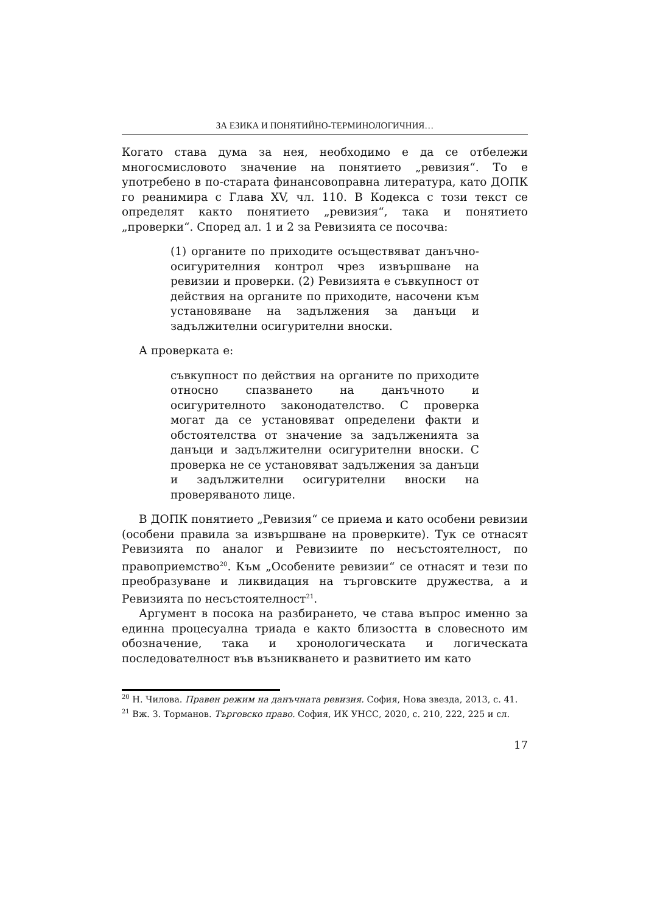ЗА ЕЗИКА И ПОНЯТИЙНО-ТЕРМИНОЛОГИЧНИЯ…
Когато става дума за нея, необходимо е да се отбележи многосмисловото значение на понятието „ревизия“. То е употребено в по-старата финансовоправна литература, като ДОПК го реанимира с Глава XV, чл. 110. В Кодекса с този текст се определят както понятието „ревизия“, така и понятието „проверки“. Според ал. 1 и 2 за Ревизията се посочва:
(1) органите по приходите осъществяват данъчно-осигурителния контрол чрез извършване на ревизии и проверки. (2) Ревизията е съвкупност от действия на органите по приходите, насочени към установяване на задължения за данъци и задължителни осигурителни вноски.
А проверката е:
съвкупност по действия на органите по приходите относно спазването на данъчното и осигурителното законодателство. С проверка могат да се установяват определени факти и обстоятелства от значение за задълженията за данъци и задължителни осигурителни вноски. С проверка не се установяват задължения за данъци и задължителни осигурителни вноски на проверяваното лице.
В ДОПК понятието „Ревизия“ се приема и като особени ревизии (особени правила за извършване на проверките). Тук се отнасят Ревизията по аналог и Ревизиите по несъстоятелност, по правоприемство<sup>20</sup>. Към „Особените ревизии“ се отнасят и тези по преобразуване и ликвидация на търговските дружества, а и Ревизията по несъстоятелност<sup>21</sup>.
Аргумент в посока на разбирането, че става въпрос именно за единна процесуална триада е както близостта в словесното им обозначение, така и хронологическата и логическата последователност във възникването и развитието им като
<sup>20</sup> Н. Чилова. Правен режим на данъчната ревизия. София, Нова звезда, 2013, с. 41.
<sup>21</sup> Вж. З. Торманов. Търговско право. София, ИК УНСС, 2020, с. 210, 222, 225 и сл.
17